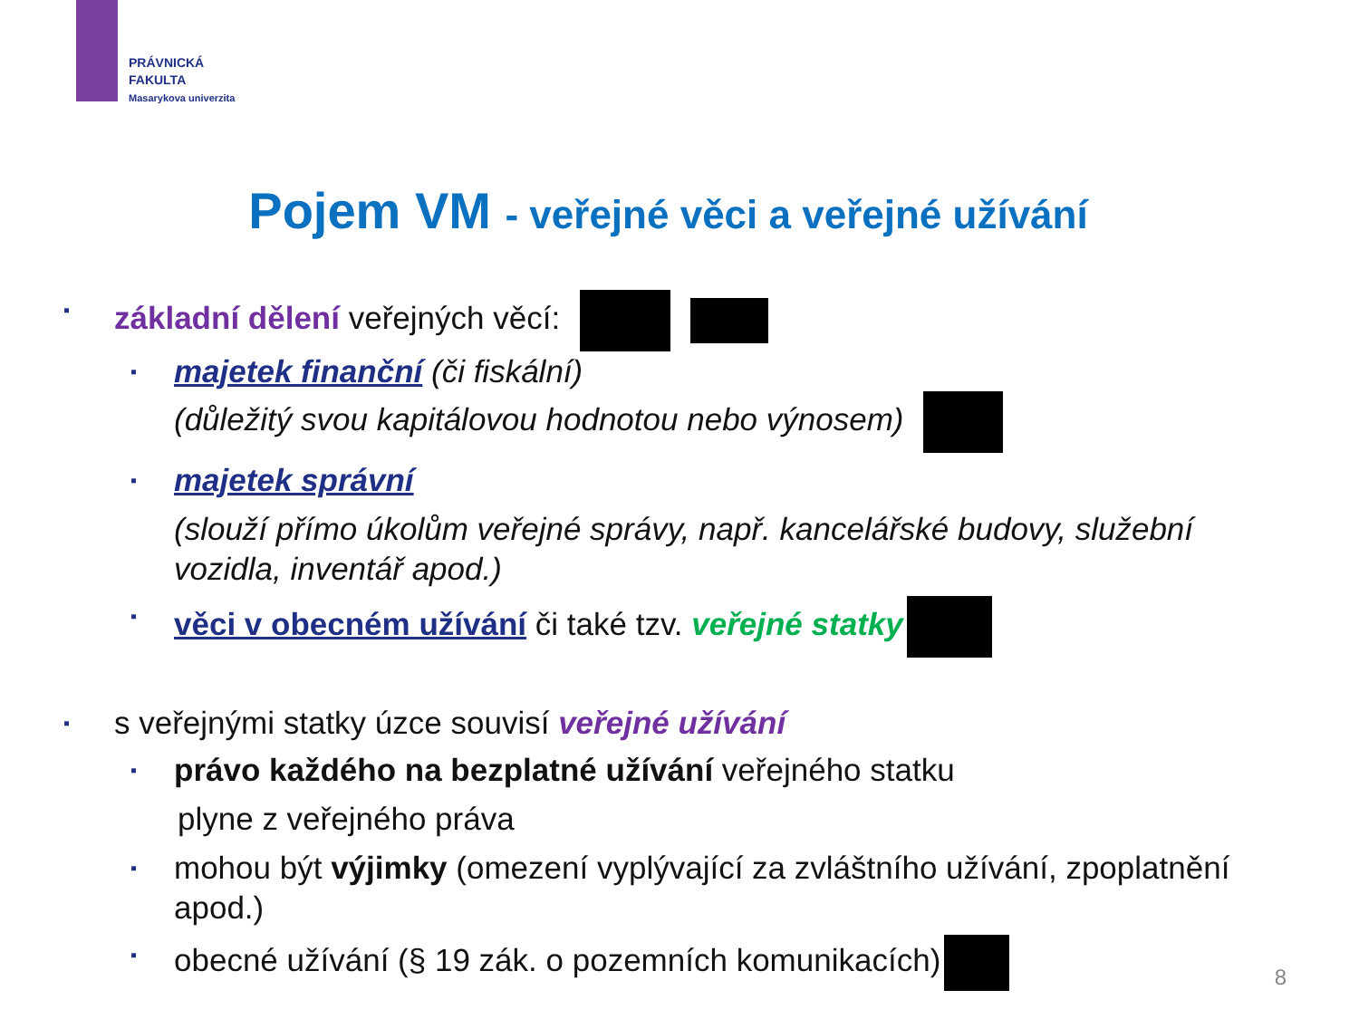PRÁVNICKÁ
FAKULTA
Masarykova univerzita
Pojem VM - veřejné věci a veřejné užívání
▪ základní dělení veřejných věcí:
▪ majetek finanční (či fiskální)
(důležitý svou kapitálovou hodnotou nebo výnosem)
▪ majetek správní
(slouží přímo úkolům veřejné správy, např. kancelářské budovy, služební vozidla, inventář apod.)
▪ věci v obecném užívání či také tzv. veřejné statky
▪ s veřejnými statky úzce souvisí veřejné užívání
▪ právo každého na bezplatné užívání veřejného statku
plyne z veřejného práva
▪ mohou být výjimky (omezení vyplývající za zvláštního užívání, zpoplatnění apod.)
▪ obecné užívání (§ 19 zák. o pozemních komunikacích)
8